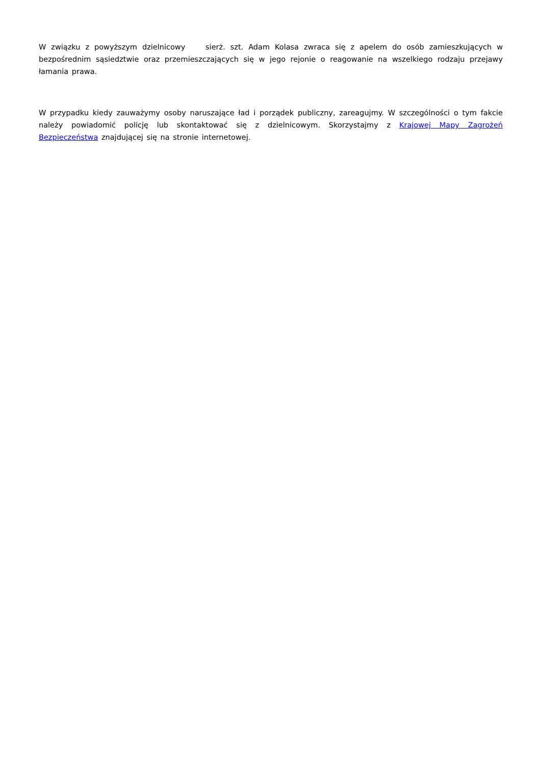W związku z powyższym dzielnicowy sierż. szt. Adam Kolasa zwraca się z apelem do osób zamieszkujących w bezpośrednim sąsiedztwie oraz przemieszczających się w jego rejonie o reagowanie na wszelkiego rodzaju przejawy łamania prawa.
W przypadku kiedy zauważymy osoby naruszające ład i porządek publiczny, zareagujmy. W szczególności o tym fakcie należy powiadomić policję lub skontaktować się z dzielnicowym. Skorzystajmy z Krajowej Mapy Zagrożeń Bezpieczeństwa znajdującej się na stronie internetowej.